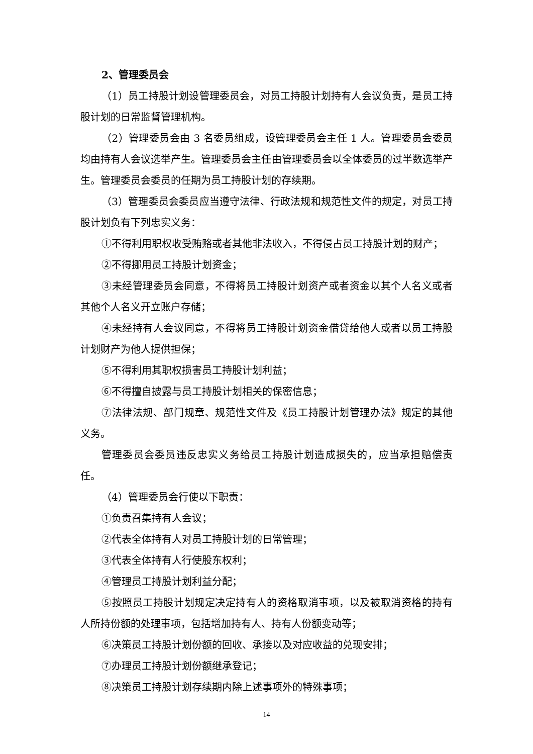2、管理委员会
（1）员工持股计划设管理委员会，对员工持股计划持有人会议负责，是员工持股计划的日常监督管理机构。
（2）管理委员会由 3 名委员组成，设管理委员会主任 1 人。管理委员会委员均由持有人会议选举产生。管理委员会主任由管理委员会以全体委员的过半数选举产生。管理委员会委员的任期为员工持股计划的存续期。
（3）管理委员会委员应当遵守法律、行政法规和规范性文件的规定，对员工持股计划负有下列忠实义务：
①不得利用职权收受贿赂或者其他非法收入，不得侵占员工持股计划的财产；
②不得挪用员工持股计划资金；
③未经管理委员会同意，不得将员工持股计划资产或者资金以其个人名义或者其他个人名义开立账户存储；
④未经持有人会议同意，不得将员工持股计划资金借贷给他人或者以员工持股计划财产为他人提供担保；
⑤不得利用其职权损害员工持股计划利益；
⑥不得擅自披露与员工持股计划相关的保密信息；
⑦法律法规、部门规章、规范性文件及《员工持股计划管理办法》规定的其他义务。
管理委员会委员违反忠实义务给员工持股计划造成损失的，应当承担赔偿责任。
（4）管理委员会行使以下职责：
①负责召集持有人会议；
②代表全体持有人对员工持股计划的日常管理；
③代表全体持有人行使股东权利；
④管理员工持股计划利益分配；
⑤按照员工持股计划规定决定持有人的资格取消事项，以及被取消资格的持有人所持份额的处理事项，包括增加持有人、持有人份额变动等；
⑥决策员工持股计划份额的回收、承接以及对应收益的兑现安排；
⑦办理员工持股计划份额继承登记；
⑧决策员工持股计划存续期内除上述事项外的特殊事项；
14